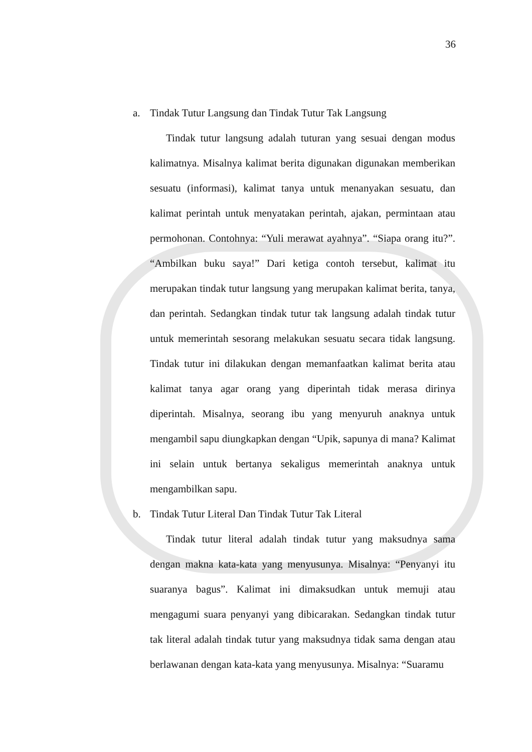36
a. Tindak Tutur Langsung dan Tindak Tutur Tak Langsung
Tindak tutur langsung adalah tuturan yang sesuai dengan modus kalimatnya. Misalnya kalimat berita digunakan digunakan memberikan sesuatu (informasi), kalimat tanya untuk menanyakan sesuatu, dan kalimat perintah untuk menyatakan perintah, ajakan, permintaan atau permohonan. Contohnya: “Yuli merawat ayahnya”. “Siapa orang itu?”. “Ambilkan buku saya!” Dari ketiga contoh tersebut, kalimat itu merupakan tindak tutur langsung yang merupakan kalimat berita, tanya, dan perintah. Sedangkan tindak tutur tak langsung adalah tindak tutur untuk memerintah sesorang melakukan sesuatu secara tidak langsung. Tindak tutur ini dilakukan dengan memanfaatkan kalimat berita atau kalimat tanya agar orang yang diperintah tidak merasa dirinya diperintah. Misalnya, seorang ibu yang menyuruh anaknya untuk mengambil sapu diungkapkan dengan “Upik, sapunya di mana? Kalimat ini selain untuk bertanya sekaligus memerintah anaknya untuk mengambilkan sapu.
b. Tindak Tutur Literal Dan Tindak Tutur Tak Literal
Tindak tutur literal adalah tindak tutur yang maksudnya sama dengan makna kata-kata yang menyusunya. Misalnya: “Penyanyi itu suaranya bagus”. Kalimat ini dimaksudkan untuk memuji atau mengagumi suara penyanyi yang dibicarakan. Sedangkan tindak tutur tak literal adalah tindak tutur yang maksudnya tidak sama dengan atau berlawanan dengan kata-kata yang menyusunya. Misalnya: “Suaramu